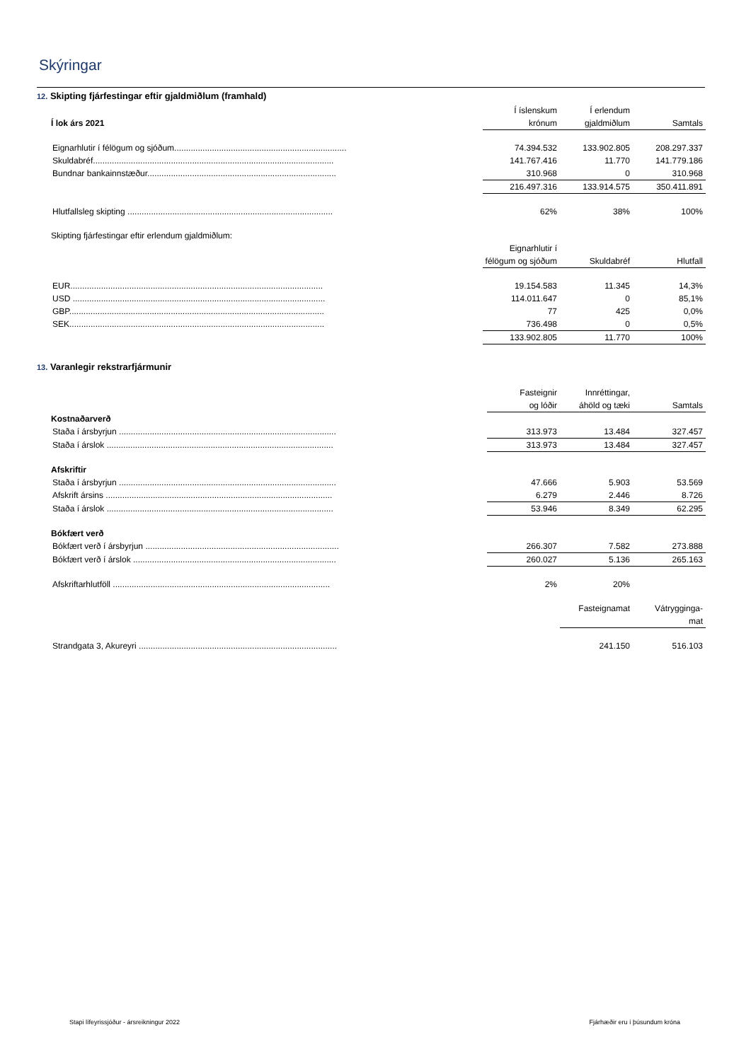Skýringar
12. Skipting fjárfestingar eftir gjaldmiðlum (framhald)
| | Í íslenskum | Í erlendum | |
| --- | --- | --- | --- |
| Í lok árs 2021 | krónum | gjaldmiðlum | Samtals |
| Eignarhlutir í félögum og sjóðum......................................................................... | 74.394.532 | 133.902.805 | 208.297.337 |
| Skuldabréf...................................................................................................... | 141.767.416 | 11.770 | 141.779.186 |
| Bundnar bankainnstæður................................................................................ | 310.968 | 0 | 310.968 |
| | 216.497.316 | 133.914.575 | 350.411.891 |
| Hlutfallsleg skipting ....................................................................................... | 62% | 38% | 100% |
| Skipting fjárfestingar eftir erlendum gjaldmiðlum: | | | |
| | Eignarhlutir í | | |
| | félögum og sjóðum | Skuldabréf | Hlutfall |
| EUR........................................................................................................... | 19.154.583 | 11.345 | 14,3% |
| USD ........................................................................................................... | 114.011.647 | 0 | 85,1% |
| GBP............................................................................................................ | 77 | 425 | 0,0% |
| SEK............................................................................................................ | 736.498 | 0 | 0,5% |
| | 133.902.805 | 11.770 | 100% |
13. Varanlegir rekstrarfjármunir
| | Fasteignir | Innréttingar, | |
| | og lóðir | áhöld og tæki | Samtals |
| Kostnaðarverð | | | |
| Staða í ársbyrjun ............................................................................................ | 313.973 | 13.484 | 327.457 |
| Staða í árslok ................................................................................................ | 313.973 | 13.484 | 327.457 |
| Afskriftir | | | |
| Staða í ársbyrjun ............................................................................................ | 47.666 | 5.903 | 53.569 |
| Afskrift ársins ................................................................................................ | 6.279 | 2.446 | 8.726 |
| Staða í árslok ................................................................................................ | 53.946 | 8.349 | 62.295 |
| Bókfært verð | | | |
| Bókfært verð í ársbyrjun .................................................................................. | 266.307 | 7.582 | 273.888 |
| Bókfært verð í árslok ...................................................................................... | 260.027 | 5.136 | 265.163 |
| Afskriftarhlutföll ............................................................................................ | 2% | 20% | |
| | | Fasteignamat | Vátrygginga- |
| | | | mat |
| Strandgata 3, Akureyri .................................................................................... | | 241.150 | 516.103 |
Stapi lífeyrissjóður - ársreikningur 2022
Fjárhæðir eru í þúsundum króna